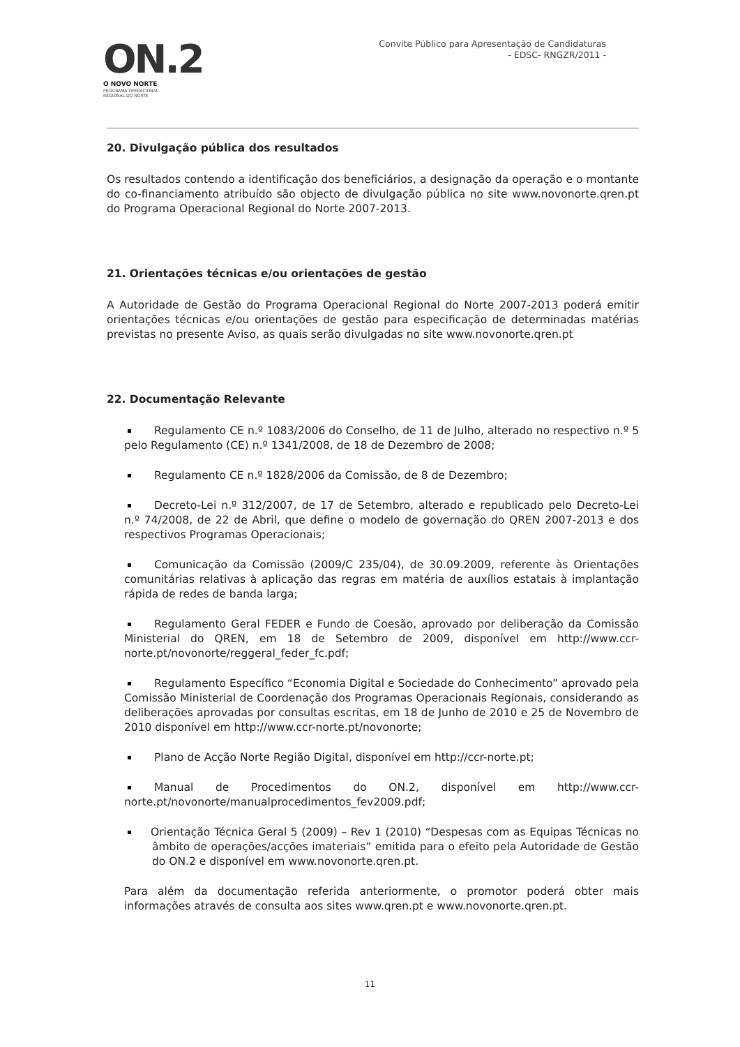ON.2
O NOVO NORTE
PROGRAMA OPERACIONAL
REGIONAL DO NORTE
Convite Público para Apresentação de Candidaturas
- EDSC- RNGZR/2011 -
20. Divulgação pública dos resultados
Os resultados contendo a identificação dos beneficiários, a designação da operação e o montante do co-financiamento atribuído são objecto de divulgação pública no site www.novonorte.qren.pt do Programa Operacional Regional do Norte 2007-2013.
21. Orientações técnicas e/ou orientações de gestão
A Autoridade de Gestão do Programa Operacional Regional do Norte 2007-2013 poderá emitir orientações técnicas e/ou orientações de gestão para especificação de determinadas matérias previstas no presente Aviso, as quais serão divulgadas no site www.novonorte.qren.pt
22. Documentação Relevante
Regulamento CE n.º 1083/2006 do Conselho, de 11 de Julho, alterado no respectivo n.º 5 pelo Regulamento (CE) n.º 1341/2008, de 18 de Dezembro de 2008;
Regulamento CE n.º 1828/2006 da Comissão, de 8 de Dezembro;
Decreto-Lei n.º 312/2007, de 17 de Setembro, alterado e republicado pelo Decreto-Lei n.º 74/2008, de 22 de Abril, que define o modelo de governação do QREN 2007-2013 e dos respectivos Programas Operacionais;
Comunicação da Comissão (2009/C 235/04), de 30.09.2009, referente às Orientações comunitárias relativas à aplicação das regras em matéria de auxílios estatais à implantação rápida de redes de banda larga;
Regulamento Geral FEDER e Fundo de Coesão, aprovado por deliberação da Comissão Ministerial do QREN, em 18 de Setembro de 2009, disponível em http://www.ccr-norte.pt/novonorte/reggeral_feder_fc.pdf;
Regulamento Específico “Economia Digital e Sociedade do Conhecimento” aprovado pela Comissão Ministerial de Coordenação dos Programas Operacionais Regionais, considerando as deliberações aprovadas por consultas escritas, em 18 de Junho de 2010 e 25 de Novembro de 2010 disponível em http://www.ccr-norte.pt/novonorte;
Plano de Acção Norte Região Digital, disponível em http://ccr-norte.pt;
Manual de Procedimentos do ON.2, disponível em http://www.ccr-norte.pt/novonorte/manualprocedimentos_fev2009.pdf;
Orientação Técnica Geral 5 (2009) – Rev 1 (2010) “Despesas com as Equipas Técnicas no âmbito de operações/acções imateriais” emitida para o efeito pela Autoridade de Gestão do ON.2 e disponível em www.novonorte.qren.pt.
Para além da documentação referida anteriormente, o promotor poderá obter mais informações através de consulta aos sites www.qren.pt e www.novonorte.qren.pt.
11